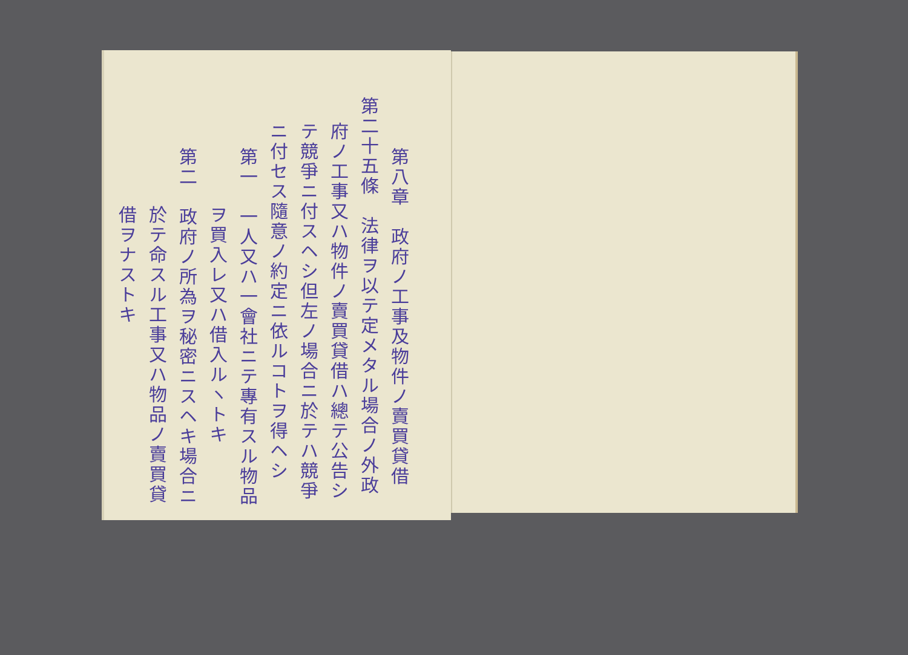第八章　政府ノ工事及物件ノ賣買貸借
第二十五條　法律ヲ以テ定メタル場合ノ外政
府ノ工事又ハ物件ノ賣買貸借ハ總テ公告シ
テ競爭ニ付スヘシ但左ノ場合ニ於テハ競爭
ニ付セス隨意ノ約定ニ依ルコトヲ得ヘシ
第一　一人又ハ一會社ニテ專有スル物品
ヲ買入レ又ハ借入ルヽトキ
第二　政府ノ所為ヲ秘密ニスヘキ場合ニ
於テ命スル工事又ハ物品ノ賣買貸
借ヲナストキ